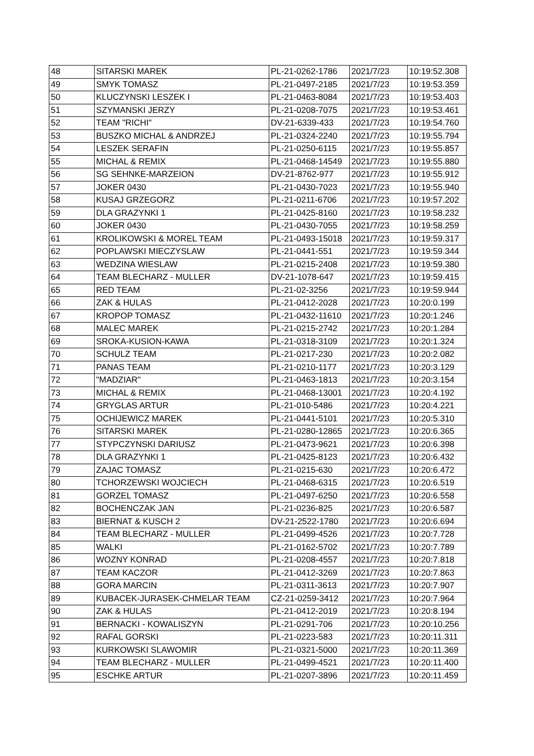| 48 | SITARSKI MAREK | PL-21-0262-1786 | 2021/7/23 | 10:19:52.308 |
| 49 | SMYK TOMASZ | PL-21-0497-2185 | 2021/7/23 | 10:19:53.359 |
| 50 | KLUCZYNSKI LESZEK I | PL-21-0463-8084 | 2021/7/23 | 10:19:53.403 |
| 51 | SZYMANSKI JERZY | PL-21-0208-7075 | 2021/7/23 | 10:19:53.461 |
| 52 | TEAM "RICHI" | DV-21-6339-433 | 2021/7/23 | 10:19:54.760 |
| 53 | BUSZKO MICHAL & ANDRZEJ | PL-21-0324-2240 | 2021/7/23 | 10:19:55.794 |
| 54 | LESZEK SERAFIN | PL-21-0250-6115 | 2021/7/23 | 10:19:55.857 |
| 55 | MICHAL & REMIX | PL-21-0468-14549 | 2021/7/23 | 10:19:55.880 |
| 56 | SG SEHNKE-MARZEION | DV-21-8762-977 | 2021/7/23 | 10:19:55.912 |
| 57 | JOKER 0430 | PL-21-0430-7023 | 2021/7/23 | 10:19:55.940 |
| 58 | KUSAJ GRZEGORZ | PL-21-0211-6706 | 2021/7/23 | 10:19:57.202 |
| 59 | DLA GRAZYNKI 1 | PL-21-0425-8160 | 2021/7/23 | 10:19:58.232 |
| 60 | JOKER 0430 | PL-21-0430-7055 | 2021/7/23 | 10:19:58.259 |
| 61 | KROLIKOWSKI & MOREL TEAM | PL-21-0493-15018 | 2021/7/23 | 10:19:59.317 |
| 62 | POPLAWSKI MIECZYSLAW | PL-21-0441-551 | 2021/7/23 | 10:19:59.344 |
| 63 | WEDZINA WIESLAW | PL-21-0215-2408 | 2021/7/23 | 10:19:59.380 |
| 64 | TEAM BLECHARZ - MULLER | DV-21-1078-647 | 2021/7/23 | 10:19:59.415 |
| 65 | RED TEAM | PL-21-02-3256 | 2021/7/23 | 10:19:59.944 |
| 66 | ZAK & HULAS | PL-21-0412-2028 | 2021/7/23 | 10:20:0.199 |
| 67 | KROPOP TOMASZ | PL-21-0432-11610 | 2021/7/23 | 10:20:1.246 |
| 68 | MALEC MAREK | PL-21-0215-2742 | 2021/7/23 | 10:20:1.284 |
| 69 | SROKA-KUSION-KAWA | PL-21-0318-3109 | 2021/7/23 | 10:20:1.324 |
| 70 | SCHULZ TEAM | PL-21-0217-230 | 2021/7/23 | 10:20:2.082 |
| 71 | PANAS TEAM | PL-21-0210-1177 | 2021/7/23 | 10:20:3.129 |
| 72 | "MADZIAR" | PL-21-0463-1813 | 2021/7/23 | 10:20:3.154 |
| 73 | MICHAL & REMIX | PL-21-0468-13001 | 2021/7/23 | 10:20:4.192 |
| 74 | GRYGLAS ARTUR | PL-21-010-5486 | 2021/7/23 | 10:20:4.221 |
| 75 | OCHIJEWICZ MAREK | PL-21-0441-5101 | 2021/7/23 | 10:20:5.310 |
| 76 | SITARSKI MAREK | PL-21-0280-12865 | 2021/7/23 | 10:20:6.365 |
| 77 | STYPCZYNSKI DARIUSZ | PL-21-0473-9621 | 2021/7/23 | 10:20:6.398 |
| 78 | DLA GRAZYNKI 1 | PL-21-0425-8123 | 2021/7/23 | 10:20:6.432 |
| 79 | ZAJAC TOMASZ | PL-21-0215-630 | 2021/7/23 | 10:20:6.472 |
| 80 | TCHORZEWSKI WOJCIECH | PL-21-0468-6315 | 2021/7/23 | 10:20:6.519 |
| 81 | GORZEL TOMASZ | PL-21-0497-6250 | 2021/7/23 | 10:20:6.558 |
| 82 | BOCHENCZAK JAN | PL-21-0236-825 | 2021/7/23 | 10:20:6.587 |
| 83 | BIERNAT & KUSCH 2 | DV-21-2522-1780 | 2021/7/23 | 10:20:6.694 |
| 84 | TEAM BLECHARZ - MULLER | PL-21-0499-4526 | 2021/7/23 | 10:20:7.728 |
| 85 | WALKI | PL-21-0162-5702 | 2021/7/23 | 10:20:7.789 |
| 86 | WOZNY KONRAD | PL-21-0208-4557 | 2021/7/23 | 10:20:7.818 |
| 87 | TEAM KACZOR | PL-21-0412-3269 | 2021/7/23 | 10:20:7.863 |
| 88 | GORA MARCIN | PL-21-0311-3613 | 2021/7/23 | 10:20:7.907 |
| 89 | KUBACEK-JURASEK-CHMELAR TEAM | CZ-21-0259-3412 | 2021/7/23 | 10:20:7.964 |
| 90 | ZAK & HULAS | PL-21-0412-2019 | 2021/7/23 | 10:20:8.194 |
| 91 | BERNACKI - KOWALISZYN | PL-21-0291-706 | 2021/7/23 | 10:20:10.256 |
| 92 | RAFAL GORSKI | PL-21-0223-583 | 2021/7/23 | 10:20:11.311 |
| 93 | KURKOWSKI SLAWOMIR | PL-21-0321-5000 | 2021/7/23 | 10:20:11.369 |
| 94 | TEAM BLECHARZ - MULLER | PL-21-0499-4521 | 2021/7/23 | 10:20:11.400 |
| 95 | ESCHKE ARTUR | PL-21-0207-3896 | 2021/7/23 | 10:20:11.459 |